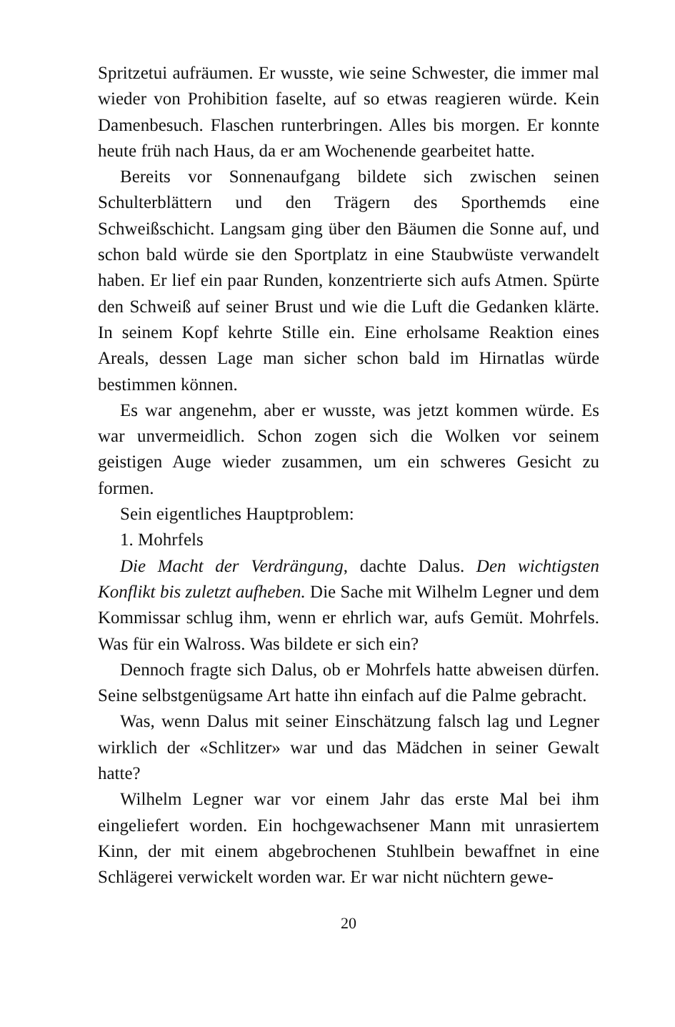Spritzetui aufräumen. Er wusste, wie seine Schwester, die immer mal wieder von Prohibition faselte, auf so etwas reagieren würde. Kein Damenbesuch. Flaschen runterbringen. Alles bis morgen. Er konnte heute früh nach Haus, da er am Wochenende gearbeitet hatte.
Bereits vor Sonnenaufgang bildete sich zwischen seinen Schulterblättern und den Trägern des Sporthemds eine Schweißschicht. Langsam ging über den Bäumen die Sonne auf, und schon bald würde sie den Sportplatz in eine Staubwüste verwandelt haben. Er lief ein paar Runden, konzentrierte sich aufs Atmen. Spürte den Schweiß auf seiner Brust und wie die Luft die Gedanken klärte. In seinem Kopf kehrte Stille ein. Eine erholsame Reaktion eines Areals, dessen Lage man sicher schon bald im Hirnatlas würde bestimmen können.
Es war angenehm, aber er wusste, was jetzt kommen würde. Es war unvermeidlich. Schon zogen sich die Wolken vor seinem geistigen Auge wieder zusammen, um ein schweres Gesicht zu formen.
Sein eigentliches Hauptproblem:
1. Mohrfels
Die Macht der Verdrängung, dachte Dalus. Den wichtigsten Konflikt bis zuletzt aufheben. Die Sache mit Wilhelm Legner und dem Kommissar schlug ihm, wenn er ehrlich war, aufs Gemüt. Mohrfels. Was für ein Walross. Was bildete er sich ein?
Dennoch fragte sich Dalus, ob er Mohrfels hatte abweisen dürfen. Seine selbstgenügsame Art hatte ihn einfach auf die Palme gebracht.
Was, wenn Dalus mit seiner Einschätzung falsch lag und Legner wirklich der «Schlitzer» war und das Mädchen in seiner Gewalt hatte?
Wilhelm Legner war vor einem Jahr das erste Mal bei ihm eingeliefert worden. Ein hochgewachsener Mann mit unrasiertem Kinn, der mit einem abgebrochenen Stuhlbein bewaffnet in eine Schlägerei verwickelt worden war. Er war nicht nüchtern gewe-
20